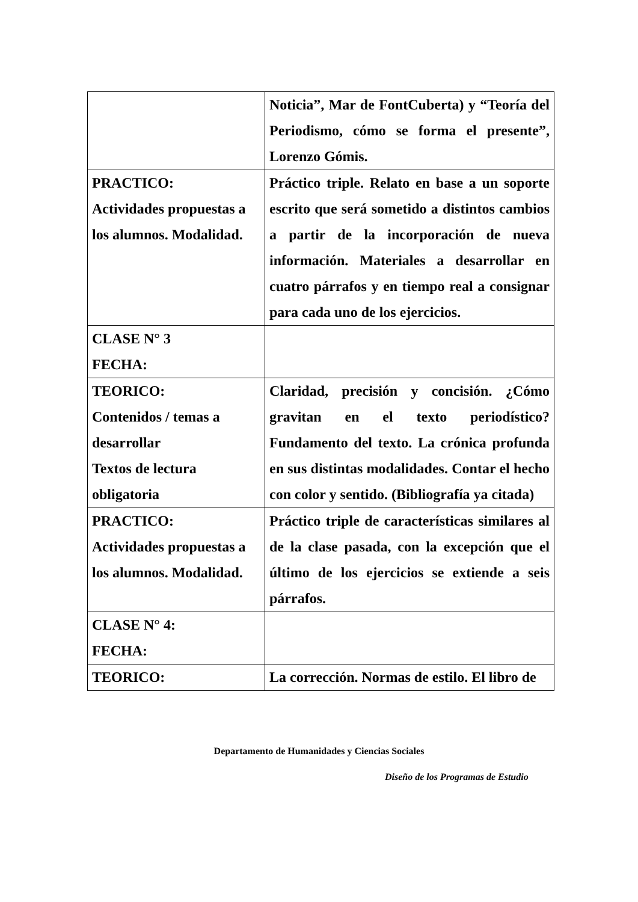| | Noticia”, Mar de FontCuberta) y “Teoría del Periodismo, cómo se forma el presente”, Lorenzo Gómis. |
| PRACTICO: Actividades propuestas a los alumnos. Modalidad. | Práctico triple. Relato en base a un soporte escrito que será sometido a distintos cambios a partir de la incorporación de nueva información. Materiales a desarrollar en cuatro párrafos y en tiempo real a consignar para cada uno de los ejercicios. |
| CLASE N° 3 FECHA: | |
| TEORICO: Contenidos / temas a desarrollar Textos de lectura obligatoria | Claridad, precisión y concisión. ¿Cómo gravitan en el texto periodístico? Fundamento del texto. La crónica profunda en sus distintas modalidades. Contar el hecho con color y sentido. (Bibliografía ya citada) |
| PRACTICO: Actividades propuestas a los alumnos. Modalidad. | Práctico triple de características similares al de la clase pasada, con la excepción que el último de los ejercicios se extiende a seis párrafos. |
| CLASE N° 4: FECHA: | |
| TEORICO: | La corrección. Normas de estilo. El libro de |
Departamento de Humanidades y Ciencias Sociales
Diseño de los Programas de Estudio